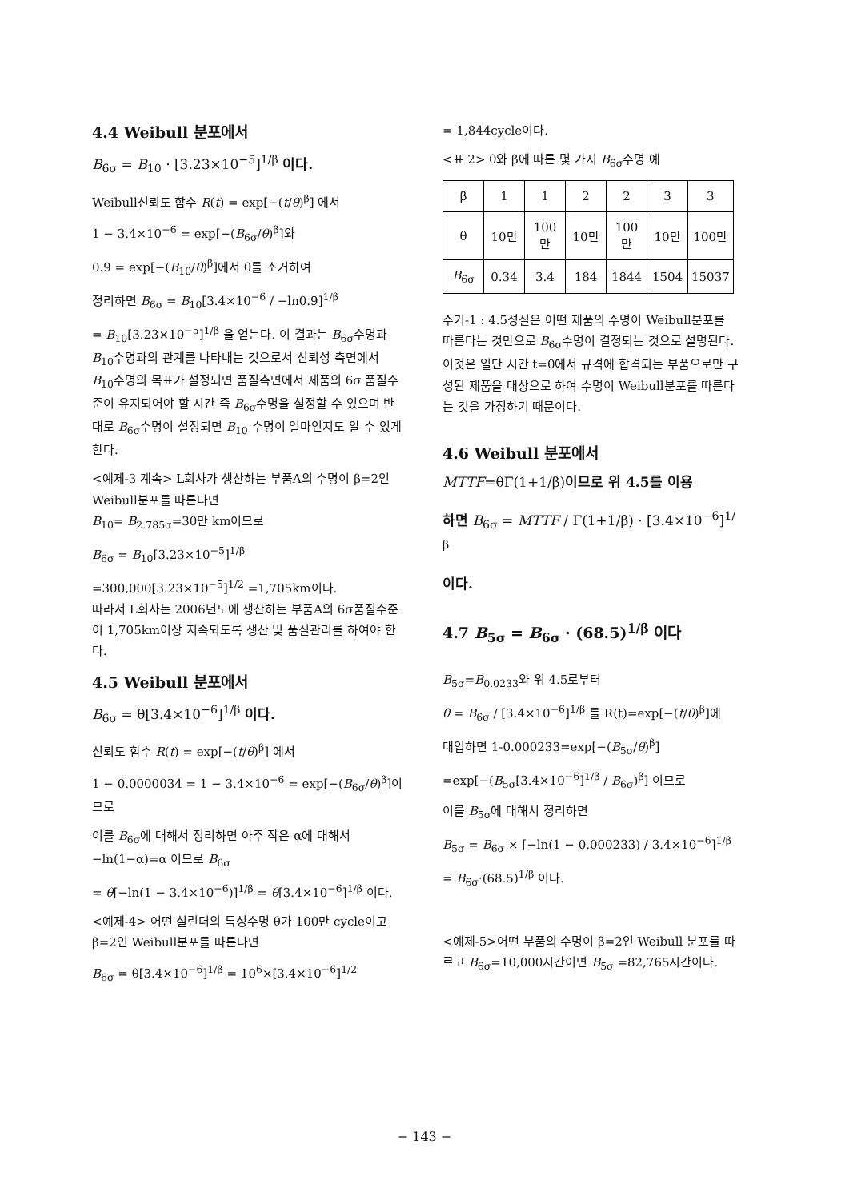4.4 Weibull 분포에서
B<sub>6σ</sub> = B<sub>10</sub> · [3.23×10<sup>−5</sup>]<sup>1/β</sup> 이다.
Weibull신뢰도 함수 R(t) = exp[−(t/θ)<sup>β</sup>] 에서
1 − 3.4×10<sup>−6</sup> = exp[−(B<sub>6σ</sub>/θ)<sup>β</sup>]와
0.9 = exp[−(B<sub>10</sub>/θ)<sup>β</sup>]에서 θ를 소거하여
정리하면 B<sub>6σ</sub> = B<sub>10</sub>[3.4×10<sup>−6</sup> / −ln0.9]<sup>1/β</sup>
= B<sub>10</sub>[3.23×10<sup>−5</sup>]<sup>1/β</sup> 을 얻는다. 이 결과는 B<sub>6σ</sub>수명과 B<sub>10</sub>수명과의 관계를 나타내는 것으로서 신뢰성 측면에서 B<sub>10</sub>수명의 목표가 설정되면 품질측면에서 제품의 6σ 품질수준이 유지되어야 할 시간 즉 B<sub>6σ</sub>수명을 설정할 수 있으며 반대로 B<sub>6σ</sub>수명이 설정되면 B<sub>10</sub> 수명이 얼마인지도 알 수 있게 한다.
<예제-3 계속> L회사가 생산하는 부품A의 수명이 β=2인 Weibull분포를 따른다면
B<sub>10</sub>= B<sub>2.785σ</sub>=30만 km이므로
B<sub>6σ</sub> = B<sub>10</sub>[3.23×10<sup>−5</sup>]<sup>1/β</sup>
=300,000[3.23×10<sup>−5</sup>]<sup>1/2</sup> =1,705km이다.
따라서 L회사는 2006년도에 생산하는 부품A의 6σ품질수준이 1,705km이상 지속되도록 생산 및 품질관리를 하여야 한다.
4.5 Weibull 분포에서
B<sub>6σ</sub> = θ[3.4×10<sup>−6</sup>]<sup>1/β</sup> 이다.
신뢰도 함수 R(t) = exp[−(t/θ)<sup>β</sup>] 에서
1 − 0.0000034 = 1 − 3.4×10<sup>−6</sup> = exp[−(B<sub>6σ</sub>/θ)<sup>β</sup>]이므로
이를 B<sub>6σ</sub>에 대해서 정리하면 아주 작은 α에 대해서 −ln(1−α)=α 이므로 B<sub>6σ</sub>
= θ[−ln(1 − 3.4×10<sup>−6</sup>)]<sup>1/β</sup> = θ[3.4×10<sup>−6</sup>]<sup>1/β</sup> 이다.
<예제-4> 어떤 실린더의 특성수명 θ가 100만 cycle이고 β=2인 Weibull분포를 따른다면
B<sub>6σ</sub> = θ[3.4×10<sup>−6</sup>]<sup>1/β</sup> = 10<sup>6</sup>×[3.4×10<sup>−6</sup>]<sup>1/2</sup>
= 1,844cycle이다.
<표 2> θ와 β에 따른 몇 가지 B<sub>6σ</sub>수명 예
| β | 1 | 1 | 2 | 2 | 3 | 3 |
| θ | 10만 | 100만 | 10만 | 100만 | 10만 | 100만 |
| B<sub>6σ</sub> | 0.34 | 3.4 | 184 | 1844 | 1504 | 15037 |
주기-1 : 4.5성질은 어떤 제품의 수명이 Weibull분포를 따른다는 것만으로 B<sub>6σ</sub>수명이 결정되는 것으로 설명된다. 이것은 일단 시간 t=0에서 규격에 합격되는 부품으로만 구성된 제품을 대상으로 하여 수명이 Weibull분포를 따른다는 것을 가정하기 때문이다.
4.6 Weibull 분포에서
MTTF=θΓ(1+1/β)이므로 위 4.5를 이용
하면 B<sub>6σ</sub> = MTTF / Γ(1+1/β) · [3.4×10<sup>−6</sup>]<sup>1/β</sup>
이다.
4.7 B<sub>5σ</sub> = B<sub>6σ</sub> · (68.5)<sup>1/β</sup> 이다
B<sub>5σ</sub>=B<sub>0.0233</sub>와 위 4.5로부터
θ = B<sub>6σ</sub> / [3.4×10<sup>−6</sup>]<sup>1/β</sup> 를 R(t)=exp[−(t/θ)<sup>β</sup>]에
대입하면 1-0.000233=exp[−(B<sub>5σ</sub>/θ)<sup>β</sup>]
=exp[−(B<sub>5σ</sub>[3.4×10<sup>−6</sup>]<sup>1/β</sup> / B<sub>6σ</sub>)<sup>β</sup>] 이므로
이를 B<sub>5σ</sub>에 대해서 정리하면
B<sub>5σ</sub> = B<sub>6σ</sub> × [−ln(1 − 0.000233) / 3.4×10<sup>−6</sup>]<sup>1/β</sup>
= B<sub>6σ</sub>·(68.5)<sup>1/β</sup> 이다.
<예제-5>어떤 부품의 수명이 β=2인 Weibull 분포를 따르고 B<sub>6σ</sub>=10,000시간이면 B<sub>5σ</sub> =82,765시간이다.
− 143 −